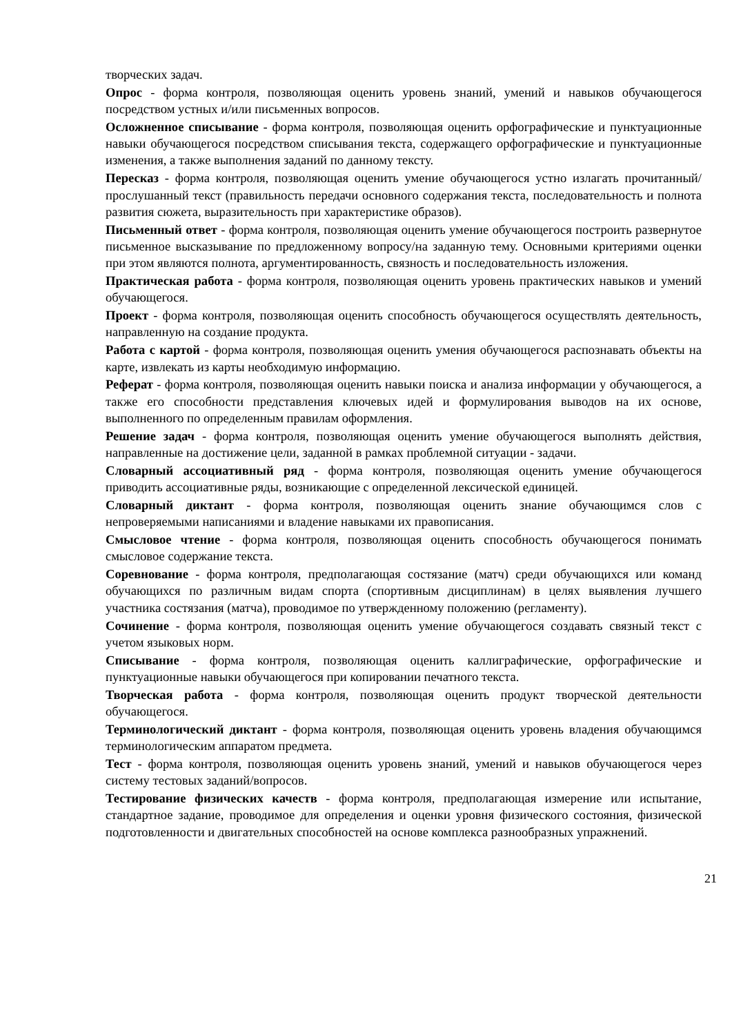творческих задач.
Опрос - форма контроля, позволяющая оценить уровень знаний, умений и навыков обучающегося посредством устных и/или письменных вопросов.
Осложненное списывание - форма контроля, позволяющая оценить орфографические и пунктуационные навыки обучающегося посредством списывания текста, содержащего орфографические и пунктуационные изменения, а также выполнения заданий по данному тексту.
Пересказ - форма контроля, позволяющая оценить умение обучающегося устно излагать прочитанный/прослушанный текст (правильность передачи основного содержания текста, последовательность и полнота развития сюжета, выразительность при характеристике образов).
Письменный ответ - форма контроля, позволяющая оценить умение обучающегося построить развернутое письменное высказывание по предложенному вопросу/на заданную тему. Основными критериями оценки при этом являются полнота, аргументированность, связность и последовательность изложения.
Практическая работа - форма контроля, позволяющая оценить уровень практических навыков и умений обучающегося.
Проект - форма контроля, позволяющая оценить способность обучающегося осуществлять деятельность, направленную на создание продукта.
Работа с картой - форма контроля, позволяющая оценить умения обучающегося распознавать объекты на карте, извлекать из карты необходимую информацию.
Реферат - форма контроля, позволяющая оценить навыки поиска и анализа информации у обучающегося, а также его способности представления ключевых идей и формулирования выводов на их основе, выполненного по определенным правилам оформления.
Решение задач - форма контроля, позволяющая оценить умение обучающегося выполнять действия, направленные на достижение цели, заданной в рамках проблемной ситуации - задачи.
Словарный ассоциативный ряд - форма контроля, позволяющая оценить умение обучающегося приводить ассоциативные ряды, возникающие с определенной лексической единицей.
Словарный диктант - форма контроля, позволяющая оценить знание обучающимся слов с непроверяемыми написаниями и владение навыками их правописания.
Смысловое чтение - форма контроля, позволяющая оценить способность обучающегося понимать смысловое содержание текста.
Соревнование - форма контроля, предполагающая состязание (матч) среди обучающихся или команд обучающихся по различным видам спорта (спортивным дисциплинам) в целях выявления лучшего участника состязания (матча), проводимое по утвержденному положению (регламенту).
Сочинение - форма контроля, позволяющая оценить умение обучающегося создавать связный текст с учетом языковых норм.
Списывание - форма контроля, позволяющая оценить каллиграфические, орфографические и пунктуационные навыки обучающегося при копировании печатного текста.
Творческая работа - форма контроля, позволяющая оценить продукт творческой деятельности обучающегося.
Терминологический диктант - форма контроля, позволяющая оценить уровень владения обучающимся терминологическим аппаратом предмета.
Тест - форма контроля, позволяющая оценить уровень знаний, умений и навыков обучающегося через систему тестовых заданий/вопросов.
Тестирование физических качеств - форма контроля, предполагающая измерение или испытание, стандартное задание, проводимое для определения и оценки уровня физического состояния, физической подготовленности и двигательных способностей на основе комплекса разнообразных упражнений.
21